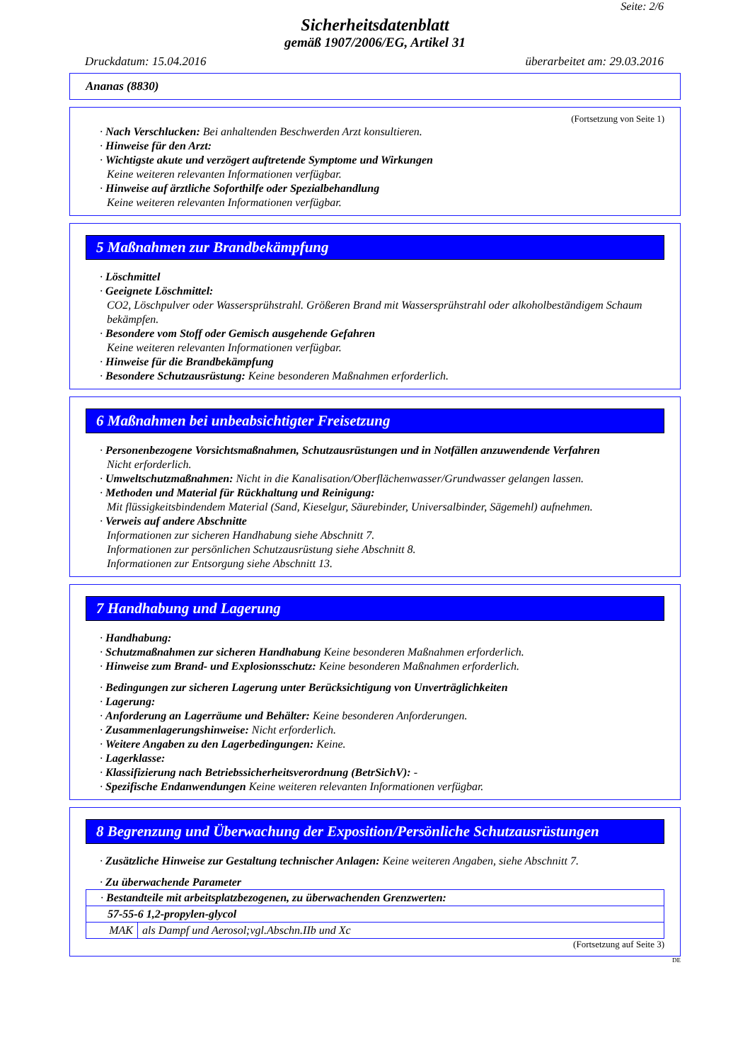Seite: 2/6
Sicherheitsdatenblatt
gemäß 1907/2006/EG, Artikel 31
Druckdatum: 15.04.2016 überarbeitet am: 29.03.2016
Ananas (8830)
(Fortsetzung von Seite 1)
· Nach Verschlucken: Bei anhaltenden Beschwerden Arzt konsultieren.
· Hinweise für den Arzt:
· Wichtigste akute und verzögert auftretende Symptome und Wirkungen
Keine weiteren relevanten Informationen verfügbar.
· Hinweise auf ärztliche Soforthilfe oder Spezialbehandlung
Keine weiteren relevanten Informationen verfügbar.
5 Maßnahmen zur Brandbekämpfung
· Löschmittel
· Geeignete Löschmittel:
CO2, Löschpulver oder Wassersprühstrahl. Größeren Brand mit Wassersprühstrahl oder alkoholbeständigem Schaum bekämpfen.
· Besondere vom Stoff oder Gemisch ausgehende Gefahren
Keine weiteren relevanten Informationen verfügbar.
· Hinweise für die Brandbekämpfung
· Besondere Schutzausrüstung: Keine besonderen Maßnahmen erforderlich.
6 Maßnahmen bei unbeabsichtigter Freisetzung
· Personenbezogene Vorsichtsmaßnahmen, Schutzausrüstungen und in Notfällen anzuwendende Verfahren
Nicht erforderlich.
· Umweltschutzmaßnahmen: Nicht in die Kanalisation/Oberflächenwasser/Grundwasser gelangen lassen.
· Methoden und Material für Rückhaltung und Reinigung:
Mit flüssigkeitsbindendem Material (Sand, Kieselgur, Säurebinder, Universalbinder, Sägemehl) aufnehmen.
· Verweis auf andere Abschnitte
Informationen zur sicheren Handhabung siehe Abschnitt 7.
Informationen zur persönlichen Schutzausrüstung siehe Abschnitt 8.
Informationen zur Entsorgung siehe Abschnitt 13.
7 Handhabung und Lagerung
· Handhabung:
· Schutzmaßnahmen zur sicheren Handhabung Keine besonderen Maßnahmen erforderlich.
· Hinweise zum Brand- und Explosionsschutz: Keine besonderen Maßnahmen erforderlich.
· Bedingungen zur sicheren Lagerung unter Berücksichtigung von Unverträglichkeiten
· Lagerung:
· Anforderung an Lagerräume und Behälter: Keine besonderen Anforderungen.
· Zusammenlagerungshinweise: Nicht erforderlich.
· Weitere Angaben zu den Lagerbedingungen: Keine.
· Lagerklasse:
· Klassifizierung nach Betriebssicherheitsverordnung (BetrSichV): -
· Spezifische Endanwendungen Keine weiteren relevanten Informationen verfügbar.
8 Begrenzung und Überwachung der Exposition/Persönliche Schutzausrüstungen
· Zusätzliche Hinweise zur Gestaltung technischer Anlagen: Keine weiteren Angaben, siehe Abschnitt 7.
· Zu überwachende Parameter
| · Bestandteile mit arbeitsplatzbezogenen, zu überwachenden Grenzwerten: | |
| 57-55-6 1,2-propylen-glycol | |
| MAK | als Dampf und Aerosol;vgl.Abschn.IIb und Xc |
(Fortsetzung auf Seite 3)
DE